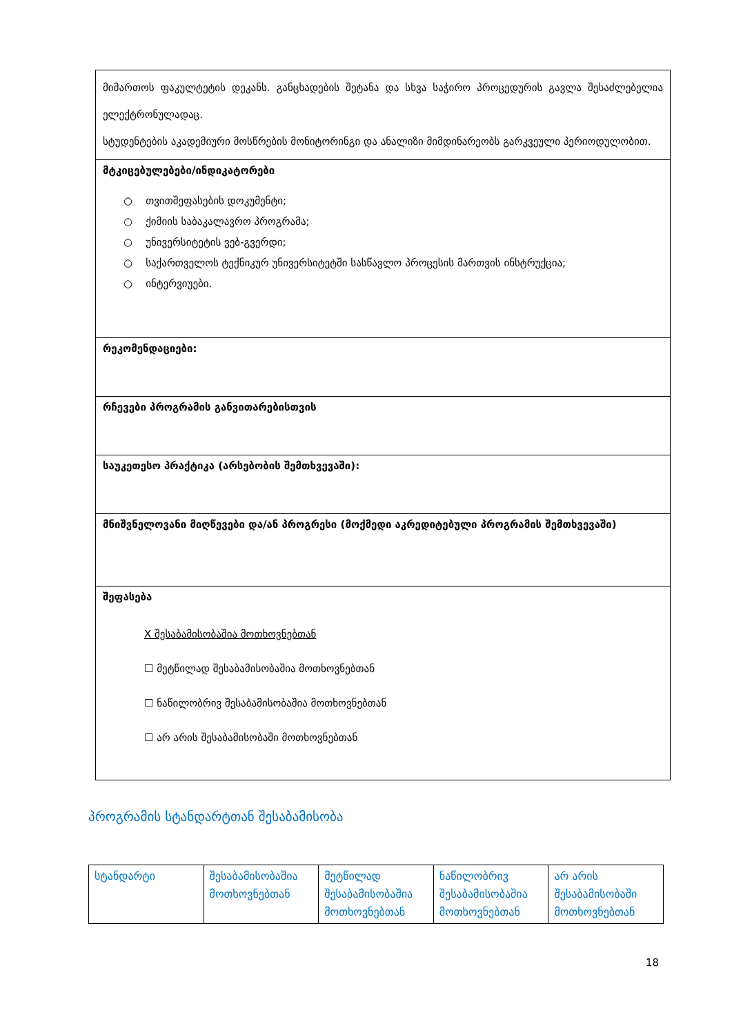| მიმართოს ფაკულტეტის დეკანს. განცხადების შეტანა და სხვა საჭირო პროცედურის გავლა შესაძლებელია ელექტრონულადაც. სტუდენტების აკადემიური მოსწრების მონიტორინგი და ანალიზი მიმდინარეობს გარკვეული პერიოდულობით. |
| მტკიცებულებები/ინდიკატორები ○ თვითშეფასების დოკუმენტი; ○ ქიმიის საბაკალავრო პროგრამა; ○ უნივერსიტეტის ვებ-გვერდი; ○ საქართველოს ტექნიკურ უნივერსიტეტში სასწავლო პროცესის მართვის ინსტრუქცია; ○ ინტერვიუები. |
| რეკომენდაციები: |
| რჩევები პროგრამის განვითარებისთვის |
| საუკეთესო პრაქტიკა (არსებობის შემთხვევაში): |
| მნიშვნელოვანი მიღწევები და/ან პროგრესი (მოქმედი აკრედიტებული პროგრამის შემთხვევაში) |
| შეფასება X შესაბამისობაშია მოთხოვნებთან ☐ მეტწილად შესაბამისობაშია მოთხოვნებთან ☐ ნაწილობრივ შესაბამისობაშია მოთხოვნებთან ☐ არ არის შესაბამისობაში მოთხოვნებთან |
პროგრამის სტანდარტთან შესაბამისობა
| სტანდარტი | შესაბამისობაშია მოთხოვნებთან | მეტწილად შესაბამისობაშია მოთხოვნებთან | ნაწილობრივ შესაბამისობაშია მოთხოვნებთან | არ არის შესაბამისობაში მოთხოვნებთან |
18